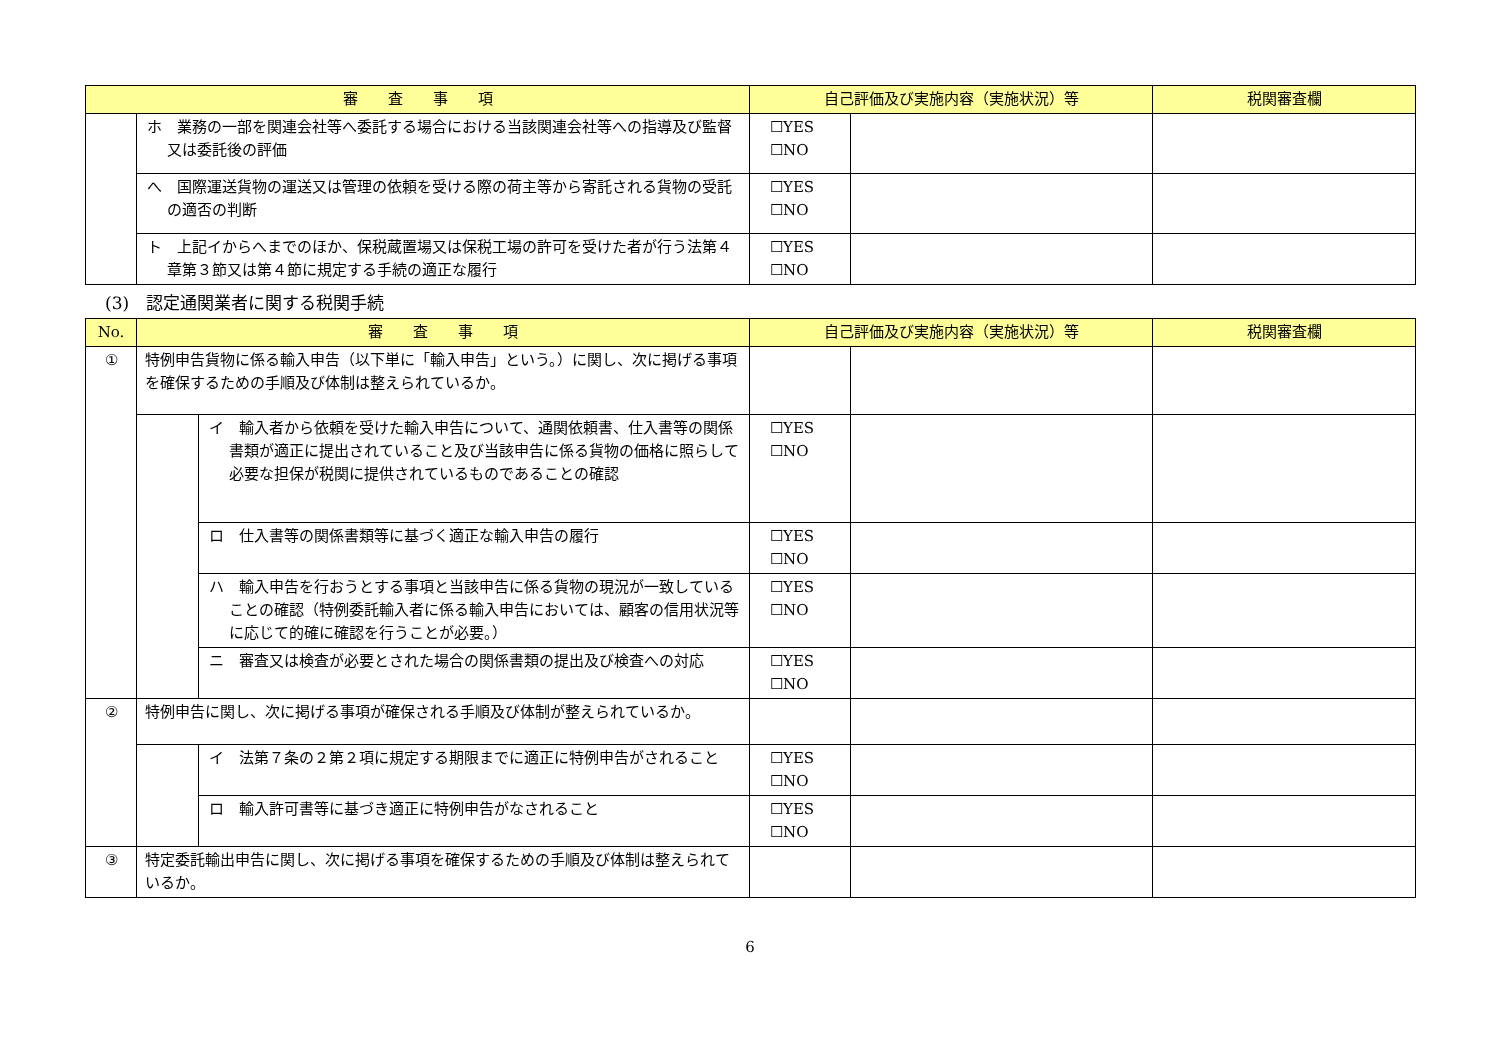| 審 査 事 項 | | 自己評価及び実施内容（実施状況）等 | | 税関審査欄 |
| --- | --- | --- | --- | --- |
| | ホ 業務の一部を関連会社等へ委託する場合における当該関連会社等への指導及び監督又は委託後の評価 | ☐YES ☐NO | | |
| | へ 国際運送貨物の運送又は管理の依頼を受ける際の荷主等から寄託される貨物の受託の適否の判断 | ☐YES ☐NO | | |
| | ト 上記イからへまでのほか、保税蔵置場又は保税工場の許可を受けた者が行う法第４章第３節又は第４節に規定する手続の適正な履行 | ☐YES ☐NO | | |
(3)　認定通関業者に関する税関手続
| No. | 審 査 事 項 | | 自己評価及び実施内容（実施状況）等 | | 税関審査欄 |
| --- | --- | --- | --- | --- | --- |
| ① | 特例申告貨物に係る輸入申告（以下単に「輸入申告」という。）に関し、次に掲げる事項を確保するための手順及び体制は整えられているか。 | | | | |
| | | イ 輸入者から依頼を受けた輸入申告について、通関依頼書、仕入書等の関係書類が適正に提出されていること及び当該申告に係る貨物の価格に照らして必要な担保が税関に提供されているものであることの確認 | ☐YES ☐NO | | |
| | | ロ 仕入書等の関係書類等に基づく適正な輸入申告の履行 | ☐YES ☐NO | | |
| | | ハ 輸入申告を行おうとする事項と当該申告に係る貨物の現況が一致していることの確認（特例委託輸入者に係る輸入申告においては、顧客の信用状況等に応じて的確に確認を行うことが必要。） | ☐YES ☐NO | | |
| | | ニ 審査又は検査が必要とされた場合の関係書類の提出及び検査への対応 | ☐YES ☐NO | | |
| ② | 特例申告に関し、次に掲げる事項が確保される手順及び体制が整えられているか。 | | | | |
| | | イ 法第７条の２第２項に規定する期限までに適正に特例申告がされること | ☐YES ☐NO | | |
| | | ロ 輸入許可書等に基づき適正に特例申告がなされること | ☐YES ☐NO | | |
| ③ | 特定委託輸出申告に関し、次に掲げる事項を確保するための手順及び体制は整えられているか。 | | | | |
6